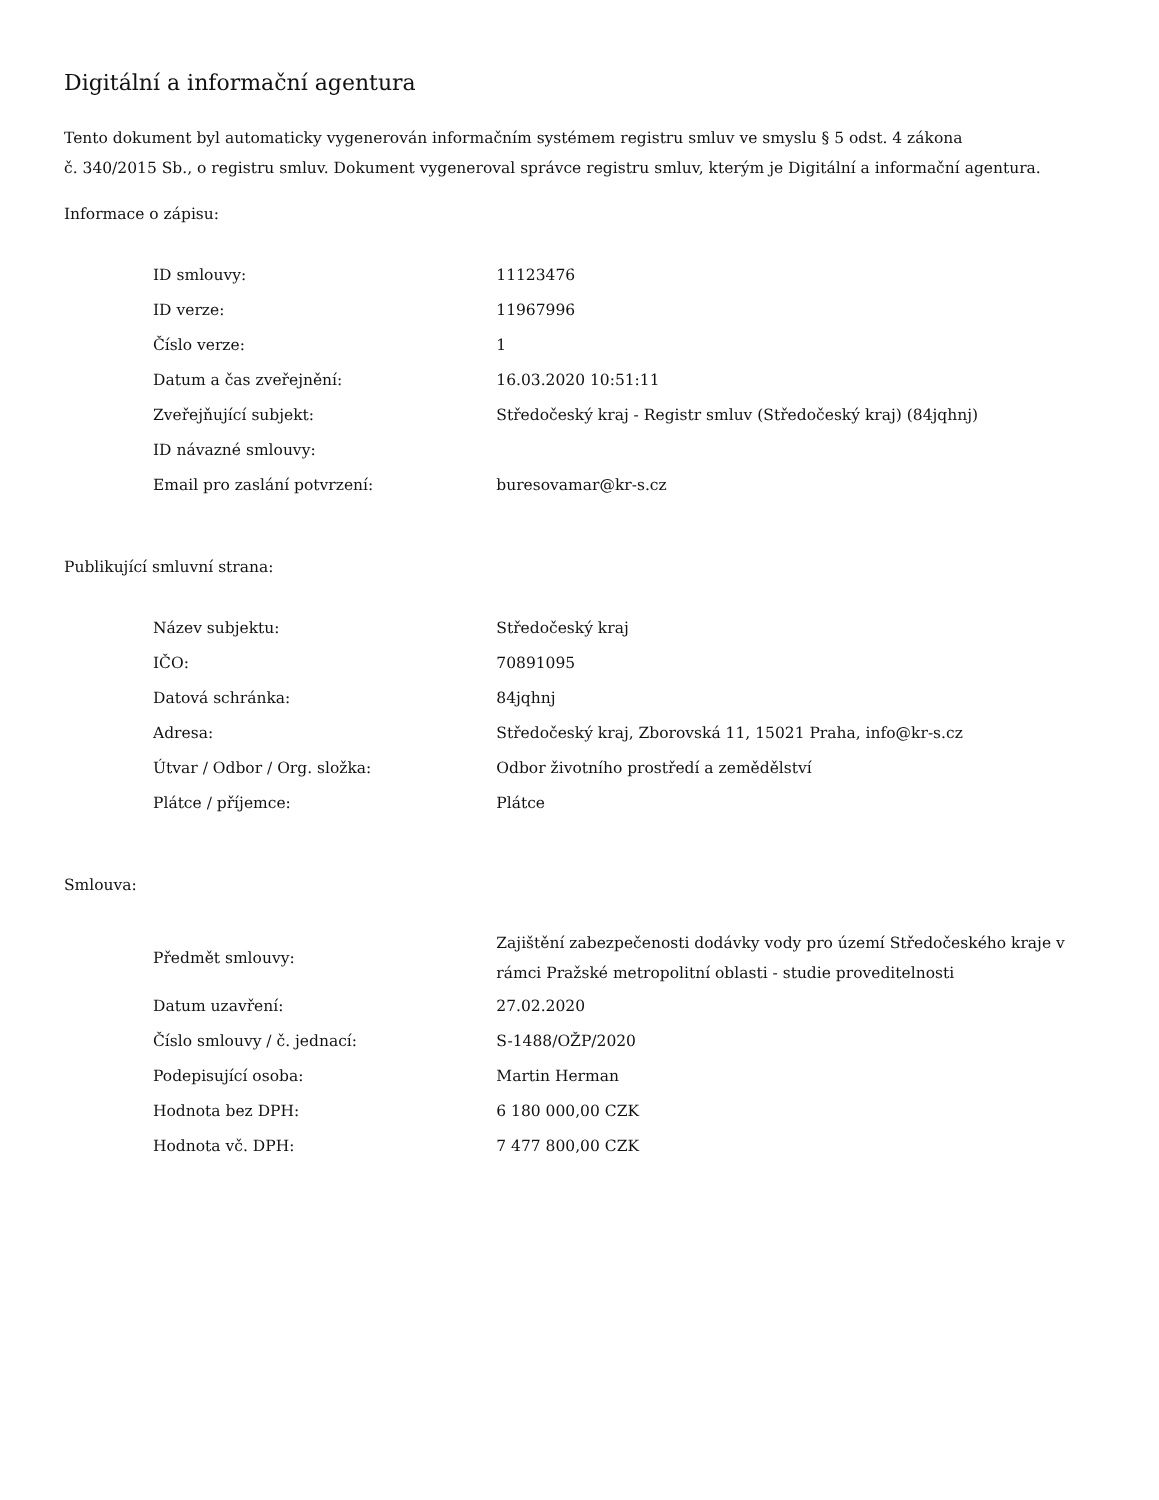Digitální a informační agentura
Tento dokument byl automaticky vygenerován informačním systémem registru smluv ve smyslu § 5 odst. 4 zákona
č. 340/2015 Sb., o registru smluv. Dokument vygeneroval správce registru smluv, kterým je Digitální a informační agentura.
Informace o zápisu:
| ID smlouvy: | 11123476 |
| ID verze: | 11967996 |
| Číslo verze: | 1 |
| Datum a čas zveřejnění: | 16.03.2020 10:51:11 |
| Zveřejňující subjekt: | Středočeský kraj - Registr smluv (Středočeský kraj) (84jqhnj) |
| ID návazné smlouvy: | |
| Email pro zaslání potvrzení: | buresovamar@kr-s.cz |
Publikující smluvní strana:
| Název subjektu: | Středočeský kraj |
| IČO: | 70891095 |
| Datová schránka: | 84jqhnj |
| Adresa: | Středočeský kraj, Zborovská 11, 15021 Praha, info@kr-s.cz |
| Útvar / Odbor / Org. složka: | Odbor životního prostředí a zemědělství |
| Plátce / příjemce: | Plátce |
Smlouva:
| Předmět smlouvy: | Zajištění zabezpečenosti dodávky vody pro území Středočeského kraje v rámci Pražské metropolitní oblasti - studie proveditelnosti |
| Datum uzavření: | 27.02.2020 |
| Číslo smlouvy / č. jednací: | S-1488/OŽP/2020 |
| Podepisující osoba: | Martin Herman |
| Hodnota bez DPH: | 6 180 000,00 CZK |
| Hodnota vč. DPH: | 7 477 800,00 CZK |